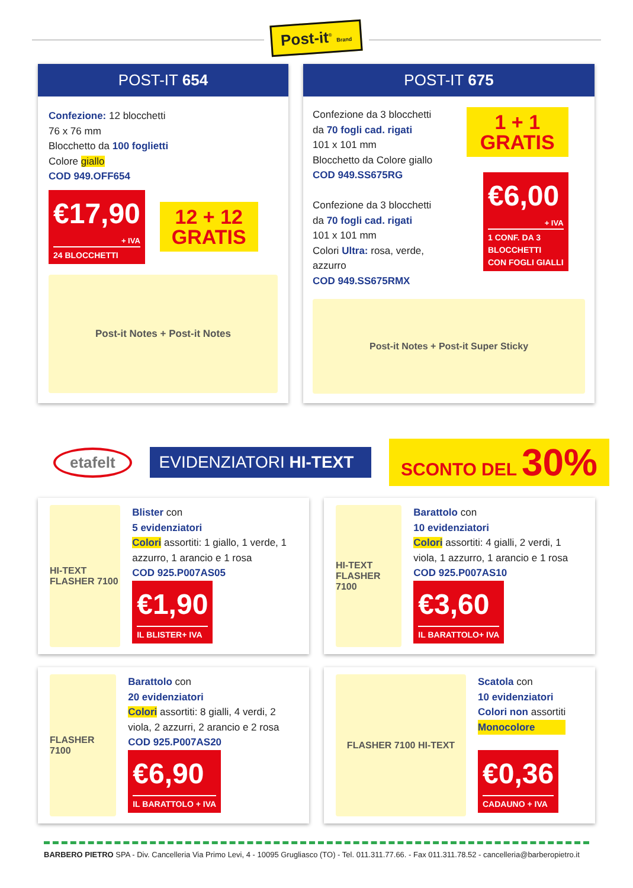Post-it<sup>®</sup> Brand
POST-IT 654
Confezione: 12 blocchetti
76 x 76 mm
Blocchetto da 100 foglietti
Colore giallo
COD 949.OFF654
€17,90
+ IVA
24 BLOCCHETTI
12 + 12
GRATIS
Post-it Notes + Post-it Notes
POST-IT 675
Confezione da 3 blocchetti
da 70 fogli cad. rigati
101 x 101 mm
Blocchetto da Colore giallo
COD 949.SS675RG
Confezione da 3 blocchetti
da 70 fogli cad. rigati
101 x 101 mm
Colori Ultra: rosa, verde, azzurro
COD 949.SS675RMX
1 + 1
GRATIS
€6,00
+ IVA
1 CONF. DA 3
BLOCCHETTI
CON FOGLI GIALLI
Post-it Notes + Post-it Super Sticky
etafelt
EVIDENZIATORI HI-TEXT
SCONTO DEL 30%
HI-TEXT FLASHER 7100
Blister con
5 evidenziatori
Colori assortiti: 1 giallo, 1 verde, 1 azzurro, 1 arancio e 1 rosa
COD 925.P007AS05
€1,90
IL BLISTER+ IVA
HI-TEXT FLASHER 7100
Barattolo con
10 evidenziatori
Colori assortiti: 4 gialli, 2 verdi, 1 viola, 1 azzurro, 1 arancio e 1 rosa
COD 925.P007AS10
€3,60
IL BARATTOLO+ IVA
FLASHER 7100
Barattolo con
20 evidenziatori
Colori assortiti: 8 gialli, 4 verdi, 2 viola, 2 azzurri, 2 arancio e 2 rosa
COD 925.P007AS20
€6,90
IL BARATTOLO + IVA
FLASHER 7100 HI-TEXT
Scatola con
10 evidenziatori
Colori non assortiti
Monocolore
€0,36
CADAUNO + IVA
BARBERO PIETRO SPA - Div. Cancelleria Via Primo Levi, 4 - 10095 Grugliasco (TO) - Tel. 011.311.77.66. - Fax 011.311.78.52 - cancelleria@barberopietro.it